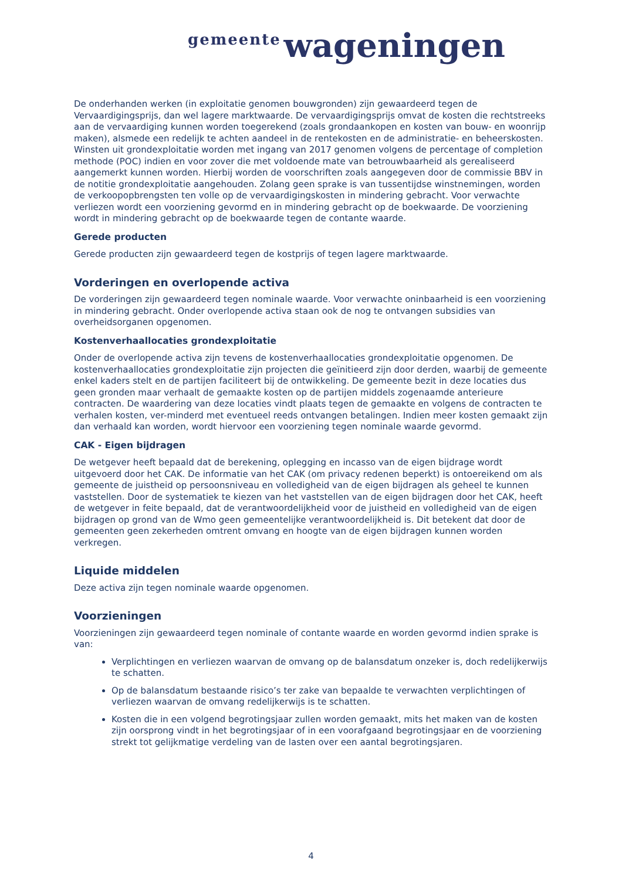gemeente wageningen
De onderhanden werken (in exploitatie genomen bouwgronden) zijn gewaardeerd tegen de Vervaardigingsprijs, dan wel lagere marktwaarde. De vervaardigingsprijs omvat de kosten die rechtstreeks aan de vervaardiging kunnen worden toegerekend (zoals grondaankopen en kosten van bouw- en woonrijp maken), alsmede een redelijk te achten aandeel in de rentekosten en de administratie- en beheerskosten. Winsten uit grondexploitatie worden met ingang van 2017 genomen volgens de percentage of completion methode (POC) indien en voor zover die met voldoende mate van betrouwbaarheid als gerealiseerd aangemerkt kunnen worden. Hierbij worden de voorschriften zoals aangegeven door de commissie BBV in de notitie grondexploitatie aangehouden. Zolang geen sprake is van tussentijdse winstnemingen, worden de verkoopopbrengsten ten volle op de vervaardigingskosten in mindering gebracht. Voor verwachte verliezen wordt een voorziening gevormd en in mindering gebracht op de boekwaarde. De voorziening wordt in mindering gebracht op de boekwaarde tegen de contante waarde.
Gerede producten
Gerede producten zijn gewaardeerd tegen de kostprijs of tegen lagere marktwaarde.
Vorderingen en overlopende activa
De vorderingen zijn gewaardeerd tegen nominale waarde. Voor verwachte oninbaarheid is een voorziening in mindering gebracht. Onder overlopende activa staan ook de nog te ontvangen subsidies van overheidsorganen opgenomen.
Kostenverhaallocaties grondexploitatie
Onder de overlopende activa zijn tevens de kostenverhaallocaties grondexploitatie opgenomen. De kostenverhaallocaties grondexploitatie zijn projecten die geïnitieerd zijn door derden, waarbij de gemeente enkel kaders stelt en de partijen faciliteert bij de ontwikkeling. De gemeente bezit in deze locaties dus geen gronden maar verhaalt de gemaakte kosten op de partijen middels zogenaamde anterieure contracten. De waardering van deze locaties vindt plaats tegen de gemaakte en volgens de contracten te verhalen kosten, ver-minderd met eventueel reeds ontvangen betalingen. Indien meer kosten gemaakt zijn dan verhaald kan worden, wordt hiervoor een voorziening tegen nominale waarde gevormd.
CAK - Eigen bijdragen
De wetgever heeft bepaald dat de berekening, oplegging en incasso van de eigen bijdrage wordt uitgevoerd door het CAK. De informatie van het CAK (om privacy redenen beperkt) is ontoereikend om als gemeente de juistheid op persoonsniveau en volledigheid van de eigen bijdragen als geheel te kunnen vaststellen. Door de systematiek te kiezen van het vaststellen van de eigen bijdragen door het CAK, heeft de wetgever in feite bepaald, dat de verantwoordelijkheid voor de juistheid en volledigheid van de eigen bijdragen op grond van de Wmo geen gemeentelijke verantwoordelijkheid is. Dit betekent dat door de gemeenten geen zekerheden omtrent omvang en hoogte van de eigen bijdragen kunnen worden verkregen.
Liquide middelen
Deze activa zijn tegen nominale waarde opgenomen.
Voorzieningen
Voorzieningen zijn gewaardeerd tegen nominale of contante waarde en worden gevormd indien sprake is van:
Verplichtingen en verliezen waarvan de omvang op de balansdatum onzeker is, doch redelijkerwijs te schatten.
Op de balansdatum bestaande risico’s ter zake van bepaalde te verwachten verplichtingen of verliezen waarvan de omvang redelijkerwijs is te schatten.
Kosten die in een volgend begrotingsjaar zullen worden gemaakt, mits het maken van de kosten zijn oorsprong vindt in het begrotingsjaar of in een voorafgaand begrotingsjaar en de voorziening strekt tot gelijkmatige verdeling van de lasten over een aantal begrotingsjaren.
4